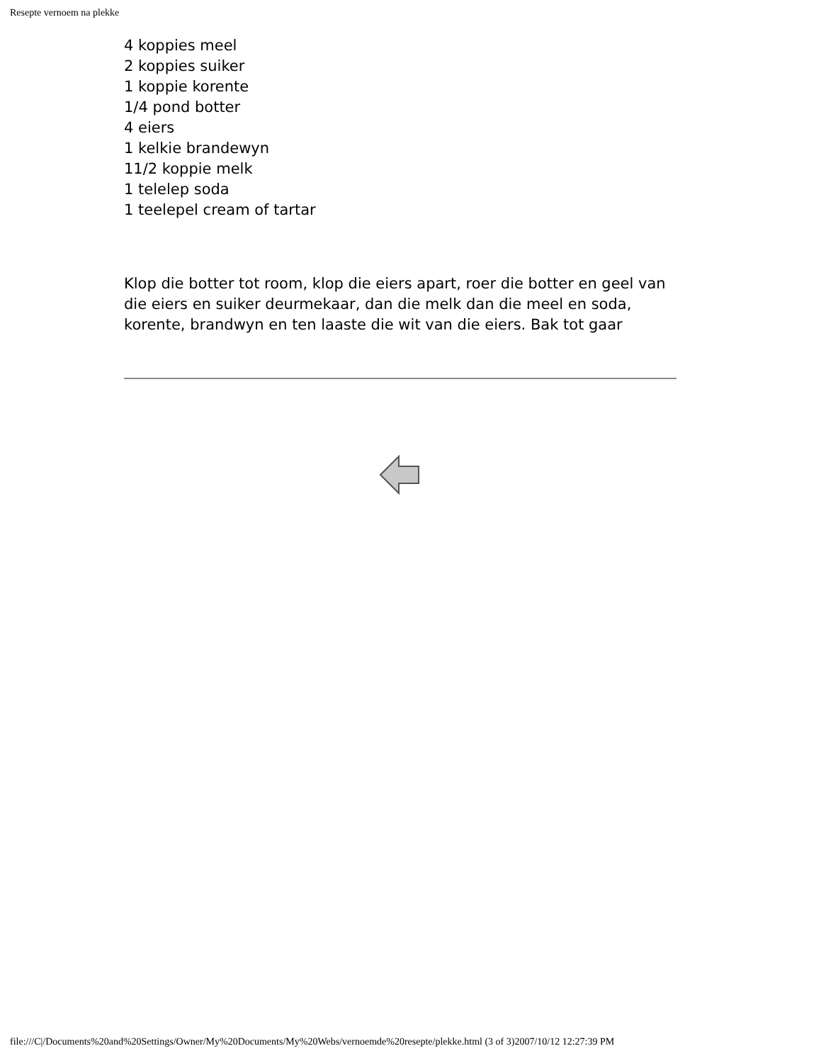Resepte vernoem na plekke
4 koppies meel
2 koppies suiker
1 koppie korente
1/4 pond botter
4 eiers
1 kelkie brandewyn
11/2 koppie melk
1 telelep soda
1 teelepel cream of tartar
Klop die botter tot room, klop die eiers apart, roer die botter en geel van die eiers en suiker deurmekaar, dan die melk dan die meel en soda, korente, brandwyn en ten laaste die wit van die eiers. Bak tot gaar
file:///C|/Documents%20and%20Settings/Owner/My%20Documents/My%20Webs/vernoemde%20resepte/plekke.html (3 of 3)2007/10/12 12:27:39 PM